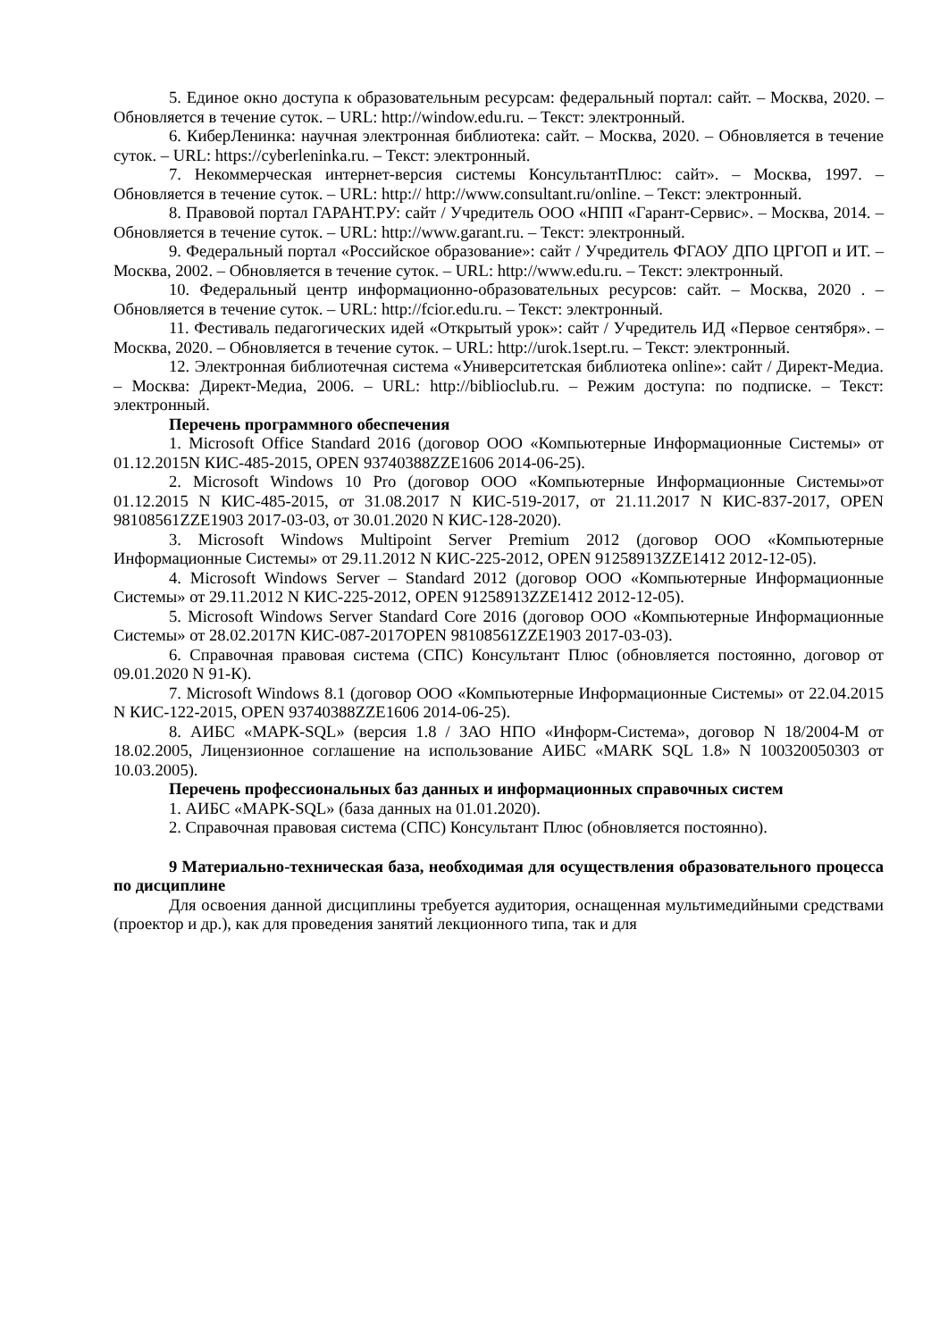5. Единое окно доступа к образовательным ресурсам: федеральный портал: сайт. – Москва, 2020. – Обновляется в течение суток. – URL: http://window.edu.ru. – Текст: электронный.
6. КиберЛенинка: научная электронная библиотека: сайт. – Москва, 2020. – Обновляется в течение суток. – URL: https://cyberleninka.ru. – Текст: электронный.
7. Некоммерческая интернет-версия системы КонсультантПлюс: сайт». – Москва, 1997. – Обновляется в течение суток. – URL: http:// http://www.consultant.ru/online. – Текст: электронный.
8. Правовой портал ГАРАНТ.РУ: сайт / Учредитель ООО «НПП «Гарант-Сервис». – Москва, 2014. – Обновляется в течение суток. – URL: http://www.garant.ru. – Текст: электронный.
9. Федеральный портал «Российское образование»: сайт / Учредитель ФГАОУ ДПО ЦРГОП и ИТ. – Москва, 2002. – Обновляется в течение суток. – URL: http://www.edu.ru. – Текст: электронный.
10. Федеральный центр информационно-образовательных ресурсов: сайт. – Москва, 2020 . – Обновляется в течение суток. – URL: http://fcior.edu.ru. – Текст: электронный.
11. Фестиваль педагогических идей «Открытый урок»: сайт / Учредитель ИД «Первое сентября». – Москва, 2020. – Обновляется в течение суток. – URL: http://urok.1sept.ru. – Текст: электронный.
12. Электронная библиотечная система «Университетская библиотека online»: сайт / Директ-Медиа. – Москва: Директ-Медиа, 2006. – URL: http://biblioclub.ru. – Режим доступа: по подписке. – Текст: электронный.
Перечень программного обеспечения
1. Microsoft Office Standard 2016 (договор ООО «Компьютерные Информационные Системы» от 01.12.2015N КИС-485-2015, OPEN 93740388ZZE1606 2014-06-25).
2. Microsoft Windows 10 Pro (договор ООО «Компьютерные Информационные Системы»от 01.12.2015 N КИС-485-2015, от 31.08.2017 N КИС-519-2017, от 21.11.2017 N КИС-837-2017, OPEN 98108561ZZE1903 2017-03-03, от 30.01.2020 N КИС-128-2020).
3. Microsoft Windows Multipoint Server Premium 2012 (договор ООО «Компьютерные Информационные Системы» от 29.11.2012 N КИС-225-2012, OPEN 91258913ZZE1412 2012-12-05).
4. Microsoft Windows Server – Standard 2012 (договор ООО «Компьютерные Информационные Системы» от 29.11.2012 N КИС-225-2012, OPEN 91258913ZZE1412 2012-12-05).
5. Microsoft Windows Server Standard Core 2016 (договор ООО «Компьютерные Информационные Системы» от 28.02.2017N КИС-087-2017OPEN 98108561ZZE1903 2017-03-03).
6. Справочная правовая система (СПС) Консультант Плюс (обновляется постоянно, договор от 09.01.2020 N 91-К).
7. Microsoft Windows 8.1 (договор ООО «Компьютерные Информационные Системы» от 22.04.2015 N КИС-122-2015, OPEN 93740388ZZE1606 2014-06-25).
8. АИБС «МАРК-SQL» (версия 1.8 / ЗАО НПО «Информ-Система», договор N 18/2004-М от 18.02.2005, Лицензионное соглашение на использование АИБС «MARK SQL 1.8» N 100320050303 от 10.03.2005).
Перечень профессиональных баз данных и информационных справочных систем
1. АИБС «МАРК-SQL» (база данных на 01.01.2020).
2. Справочная правовая система (СПС) Консультант Плюс (обновляется постоянно).
9 Материально-техническая база, необходимая для осуществления образовательного процесса по дисциплине
Для освоения данной дисциплины требуется аудитория, оснащенная мультимедийными средствами (проектор и др.), как для проведения занятий лекционного типа, так и для